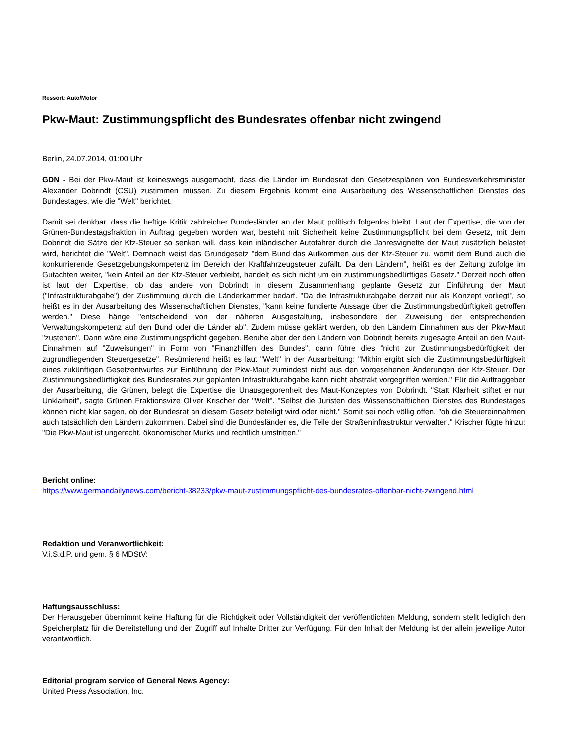Ressort: Auto/Motor
Pkw-Maut: Zustimmungspflicht des Bundesrates offenbar nicht zwingend
Berlin, 24.07.2014, 01:00 Uhr
GDN - Bei der Pkw-Maut ist keineswegs ausgemacht, dass die Länder im Bundesrat den Gesetzesplänen von Bundesverkehrsminister Alexander Dobrindt (CSU) zustimmen müssen. Zu diesem Ergebnis kommt eine Ausarbeitung des Wissenschaftlichen Dienstes des Bundestages, wie die "Welt" berichtet.
Damit sei denkbar, dass die heftige Kritik zahlreicher Bundesländer an der Maut politisch folgenlos bleibt. Laut der Expertise, die von der Grünen-Bundestagsfraktion in Auftrag gegeben worden war, besteht mit Sicherheit keine Zustimmungspflicht bei dem Gesetz, mit dem Dobrindt die Sätze der Kfz-Steuer so senken will, dass kein inländischer Autofahrer durch die Jahresvignette der Maut zusätzlich belastet wird, berichtet die "Welt". Demnach weist das Grundgesetz "dem Bund das Aufkommen aus der Kfz-Steuer zu, womit dem Bund auch die konkurrierende Gesetzgebungskompetenz im Bereich der Kraftfahrzeugsteuer zufällt. Da den Ländern", heißt es der Zeitung zufolge im Gutachten weiter, "kein Anteil an der Kfz-Steuer verbleibt, handelt es sich nicht um ein zustimmungsbedürftiges Gesetz." Derzeit noch offen ist laut der Expertise, ob das andere von Dobrindt in diesem Zusammenhang geplante Gesetz zur Einführung der Maut ("Infrastrukturabgabe") der Zustimmung durch die Länderkammer bedarf. "Da die Infrastrukturabgabe derzeit nur als Konzept vorliegt", so heißt es in der Ausarbeitung des Wissenschaftlichen Dienstes, "kann keine fundierte Aussage über die Zustimmungsbedürftigkeit getroffen werden." Diese hänge "entscheidend von der näheren Ausgestaltung, insbesondere der Zuweisung der entsprechenden Verwaltungskompetenz auf den Bund oder die Länder ab". Zudem müsse geklärt werden, ob den Ländern Einnahmen aus der Pkw-Maut "zustehen". Dann wäre eine Zustimmungspflicht gegeben. Beruhe aber der den Ländern von Dobrindt bereits zugesagte Anteil an den Maut-Einnahmen auf "Zuweisungen" in Form von "Finanzhilfen des Bundes", dann führe dies "nicht zur Zustimmungsbedürftigkeit der zugrundliegenden Steuergesetze". Resümierend heißt es laut "Welt" in der Ausarbeitung: "Mithin ergibt sich die Zustimmungsbedürftigkeit eines zukünftigen Gesetzentwurfes zur Einführung der Pkw-Maut zumindest nicht aus den vorgesehenen Änderungen der Kfz-Steuer. Der Zustimmungsbedürftigkeit des Bundesrates zur geplanten Infrastrukturabgabe kann nicht abstrakt vorgegriffen werden." Für die Auftraggeber der Ausarbeitung, die Grünen, belegt die Expertise die Unausgegorenheit des Maut-Konzeptes von Dobrindt. "Statt Klarheit stiftet er nur Unklarheit", sagte Grünen Fraktionsvize Oliver Krischer der "Welt". "Selbst die Juristen des Wissenschaftlichen Dienstes des Bundestages können nicht klar sagen, ob der Bundesrat an diesem Gesetz beteiligt wird oder nicht." Somit sei noch völlig offen, "ob die Steuereinnahmen auch tatsächlich den Ländern zukommen. Dabei sind die Bundesländer es, die Teile der Straßeninfrastruktur verwalten." Krischer fügte hinzu: "Die Pkw-Maut ist ungerecht, ökonomischer Murks und rechtlich umstritten."
Bericht online:
https://www.germandailynews.com/bericht-38233/pkw-maut-zustimmungspflicht-des-bundesrates-offenbar-nicht-zwingend.html
Redaktion und Veranwortlichkeit:
V.i.S.d.P. und gem. § 6 MDStV:
Haftungsausschluss:
Der Herausgeber übernimmt keine Haftung für die Richtigkeit oder Vollständigkeit der veröffentlichten Meldung, sondern stellt lediglich den Speicherplatz für die Bereitstellung und den Zugriff auf Inhalte Dritter zur Verfügung. Für den Inhalt der Meldung ist der allein jeweilige Autor verantwortlich.
Editorial program service of General News Agency:
United Press Association, Inc.